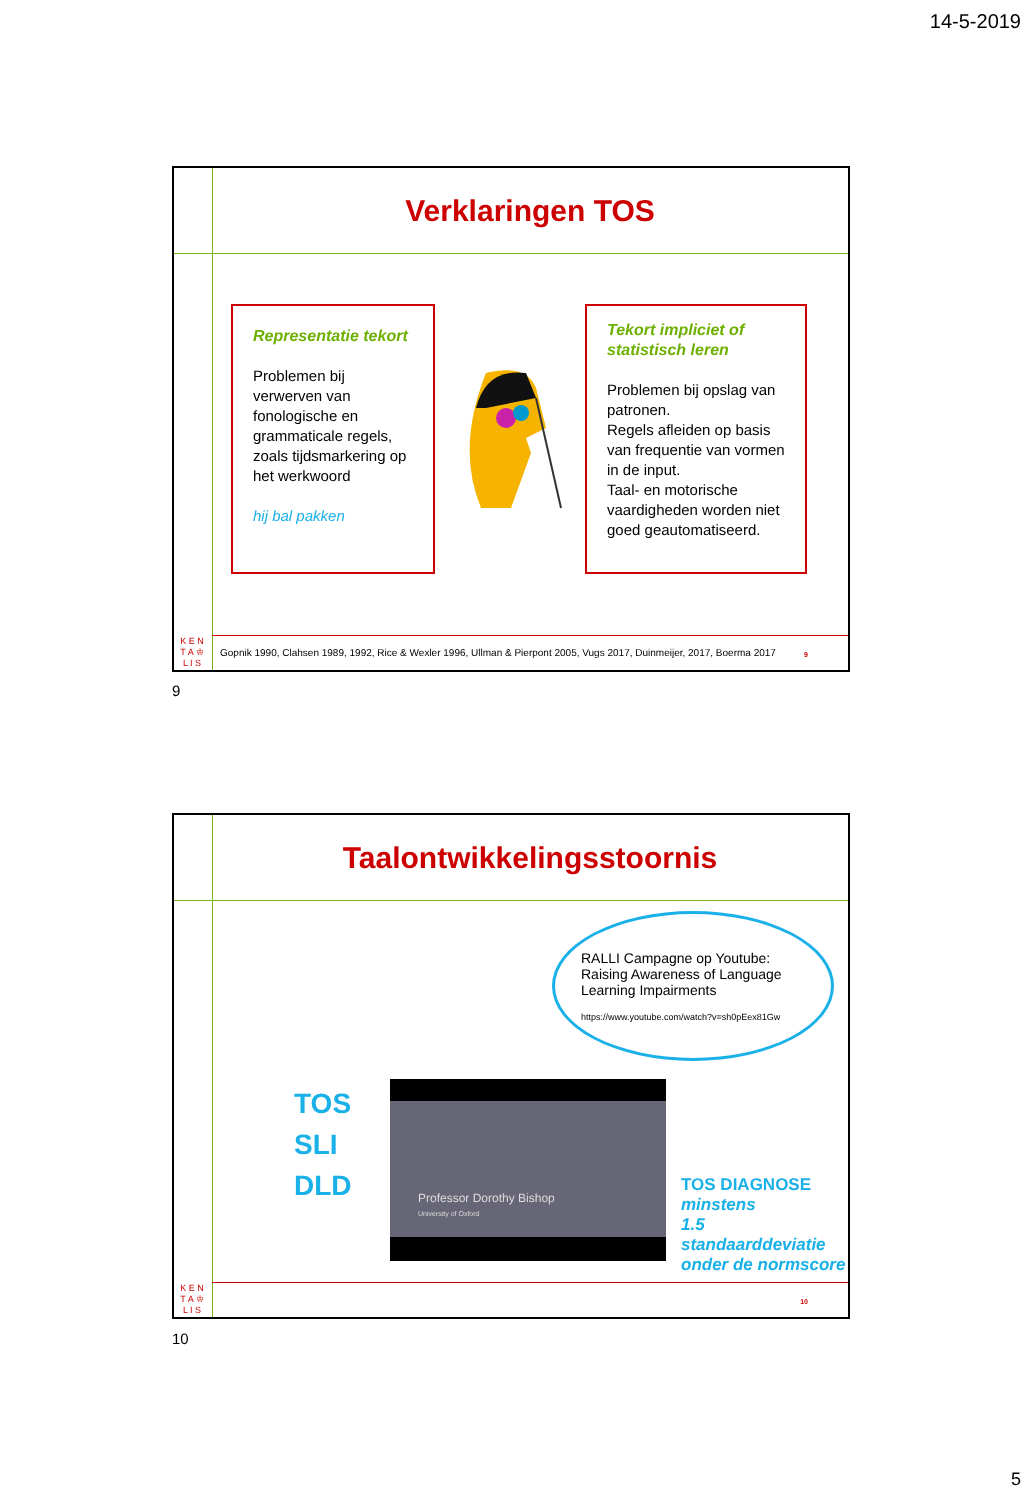14-5-2019
Verklaringen TOS
Representatie tekort
Problemen bij verwerven van fonologische en grammaticale regels, zoals tijdsmarkering op het werkwoord
hij bal pakken
Tekort impliciet of statistisch leren
Problemen bij opslag van patronen.
Regels afleiden op basis van frequentie van vormen in de input.
Taal- en motorische vaardigheden worden niet goed geautomatiseerd.
K E N
T A ♔
L I S
Gopnik 1990, Clahsen 1989, 1992, Rice & Wexler 1996, Ullman & Pierpont 2005, Vugs 2017, Duinmeijer, 2017, Boerma 2017
9
9
Taalontwikkelingsstoornis
RALLI Campagne op Youtube:
Raising Awareness of Language Learning Impairments
https://www.youtube.com/watch?v=sh0pEex81Gw
TOS
SLI
DLD
Professor Dorothy Bishop
University of Oxford
TOS DIAGNOSE
minstens
1.5
standaarddeviatie
onder de normscore
K E N
T A ♔
L I S
10
10
5